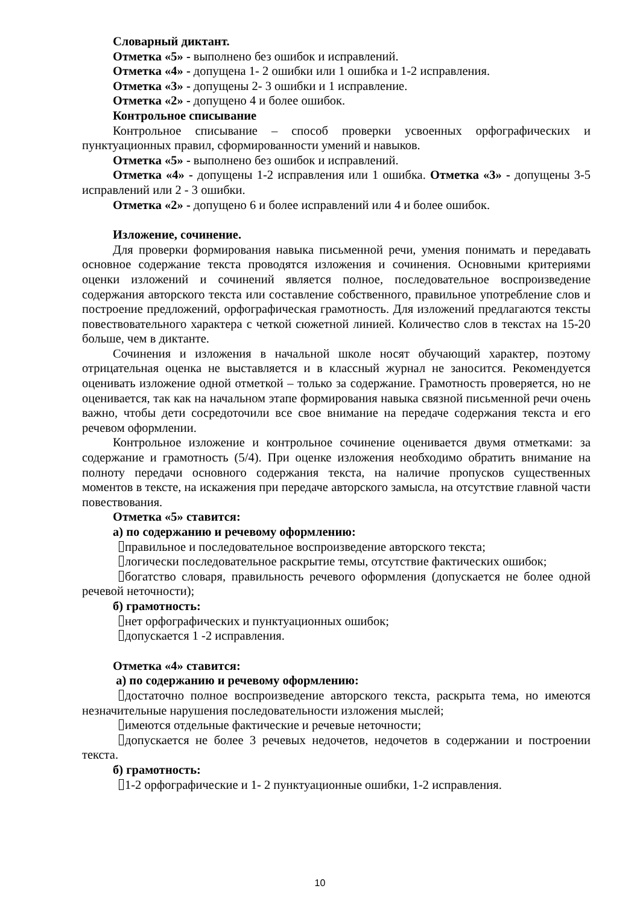Словарный диктант.
Отметка «5» - выполнено без ошибок и исправлений.
Отметка «4» - допущена 1- 2 ошибки или 1 ошибка и 1-2 исправления.
Отметка «3» - допущены 2- 3 ошибки и 1 исправление.
Отметка «2» - допущено 4 и более ошибок.
Контрольное списывание
Контрольное списывание – способ проверки усвоенных орфографических и пунктуационных правил, сформированности умений и навыков.
Отметка «5» - выполнено без ошибок и исправлений.
Отметка «4» - допущены 1-2 исправления или 1 ошибка. Отметка «3» - допущены 3-5 исправлений или 2 - 3 ошибки.
Отметка «2» - допущено 6 и более исправлений или 4 и более ошибок.
Изложение, сочинение.
Для проверки формирования навыка письменной речи, умения понимать и передавать основное содержание текста проводятся изложения и сочинения. Основными критериями оценки изложений и сочинений является полное, последовательное воспроизведение содержания авторского текста или составление собственного, правильное употребление слов и построение предложений, орфографическая грамотность. Для изложений предлагаются тексты повествовательного характера с четкой сюжетной линией. Количество слов в текстах на 15-20 больше, чем в диктанте.
Сочинения и изложения в начальной школе носят обучающий характер, поэтому отрицательная оценка не выставляется и в классный журнал не заносится. Рекомендуется оценивать изложение одной отметкой – только за содержание. Грамотность проверяется, но не оценивается, так как на начальном этапе формирования навыка связной письменной речи очень важно, чтобы дети сосредоточили все свое внимание на передаче содержания текста и его речевом оформлении.
Контрольное изложение и контрольное сочинение оценивается двумя отметками: за содержание и грамотность (5/4). При оценке изложения необходимо обратить внимание на полноту передачи основного содержания текста, на наличие пропусков существенных моментов в тексте, на искажения при передаче авторского замысла, на отсутствие главной части повествования.
Отметка «5» ставится:
а) по содержанию и речевому оформлению:
правильное и последовательное воспроизведение авторского текста;
логически последовательное раскрытие темы, отсутствие фактических ошибок;
богатство словаря, правильность речевого оформления (допускается не более одной речевой неточности);
б) грамотность:
нет орфографических и пунктуационных ошибок;
допускается 1 -2 исправления.
Отметка «4» ставится:
а) по содержанию и речевому оформлению:
достаточно полное воспроизведение авторского текста, раскрыта тема, но имеются незначительные нарушения последовательности изложения мыслей;
имеются отдельные фактические и речевые неточности;
допускается не более 3 речевых недочетов, недочетов в содержании и построении текста.
б) грамотность:
1-2 орфографические и 1- 2 пунктуационные ошибки, 1-2 исправления.
10